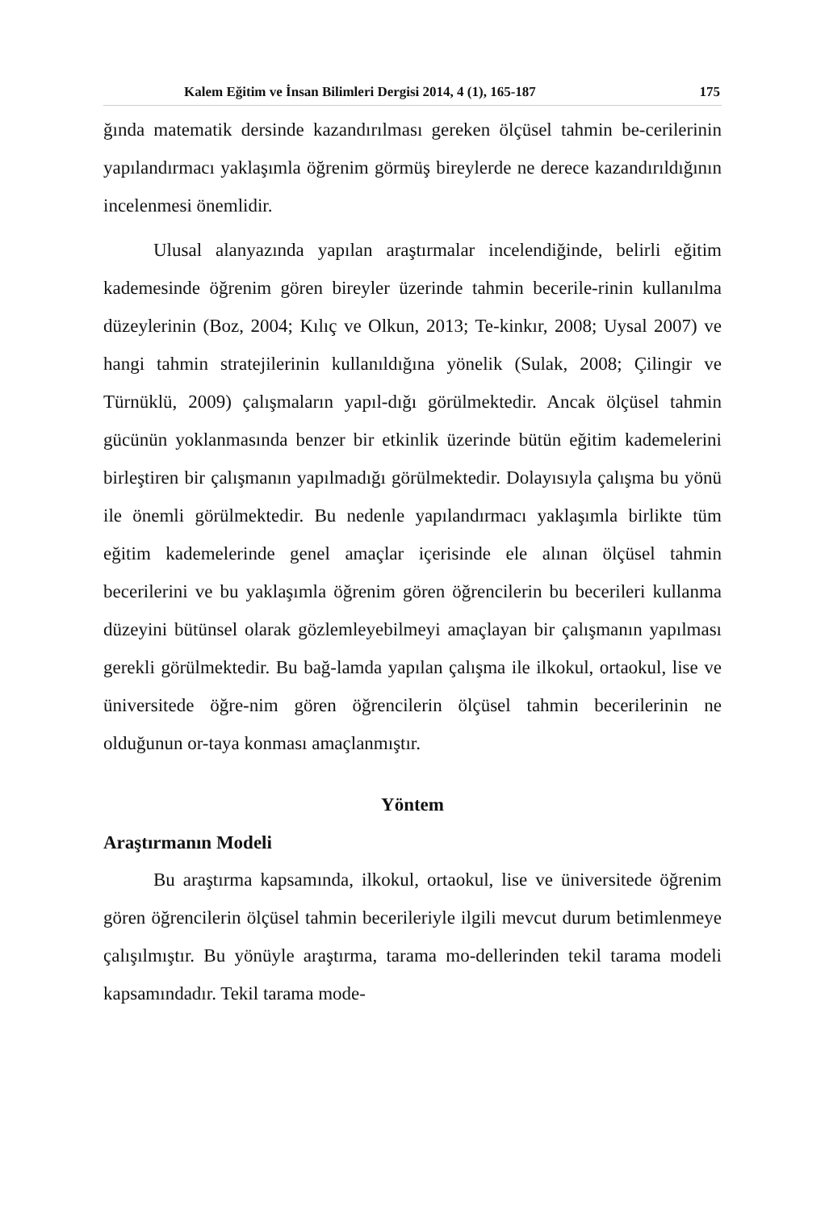Kalem Eğitim ve İnsan Bilimleri Dergisi 2014, 4 (1), 165-187 175
ğında matematik dersinde kazandırılması gereken ölçüsel tahmin be-cerilerinin yapılandırmacı yaklaşımla öğrenim görmüş bireylerde ne derece kazandırıldığının incelenmesi önemlidir.
Ulusal alanyazında yapılan araştırmalar incelendiğinde, belirli eğitim kademesinde öğrenim gören bireyler üzerinde tahmin becerile-rinin kullanılma düzeylerinin (Boz, 2004; Kılıç ve Olkun, 2013; Te-kinkır, 2008; Uysal 2007) ve hangi tahmin stratejilerinin kullanıldığına yönelik (Sulak, 2008; Çilingir ve Türnüklü, 2009) çalışmaların yapıl-dığı görülmektedir. Ancak ölçüsel tahmin gücünün yoklanmasında benzer bir etkinlik üzerinde bütün eğitim kademelerini birleştiren bir çalışmanın yapılmadığı görülmektedir. Dolayısıyla çalışma bu yönü ile önemli görülmektedir. Bu nedenle yapılandırmacı yaklaşımla birlikte tüm eğitim kademelerinde genel amaçlar içerisinde ele alınan ölçüsel tahmin becerilerini ve bu yaklaşımla öğrenim gören öğrencilerin bu becerileri kullanma düzeyini bütünsel olarak gözlemleyebilmeyi amaçlayan bir çalışmanın yapılması gerekli görülmektedir. Bu bağ-lamda yapılan çalışma ile ilkokul, ortaokul, lise ve üniversitede öğre-nim gören öğrencilerin ölçüsel tahmin becerilerinin ne olduğunun or-taya konması amaçlanmıştır.
Yöntem
Araştırmanın Modeli
Bu araştırma kapsamında, ilkokul, ortaokul, lise ve üniversitede öğrenim gören öğrencilerin ölçüsel tahmin becerileriyle ilgili mevcut durum betimlenmeye çalışılmıştır. Bu yönüyle araştırma, tarama mo-dellerinden tekil tarama modeli kapsamındadır. Tekil tarama mode-